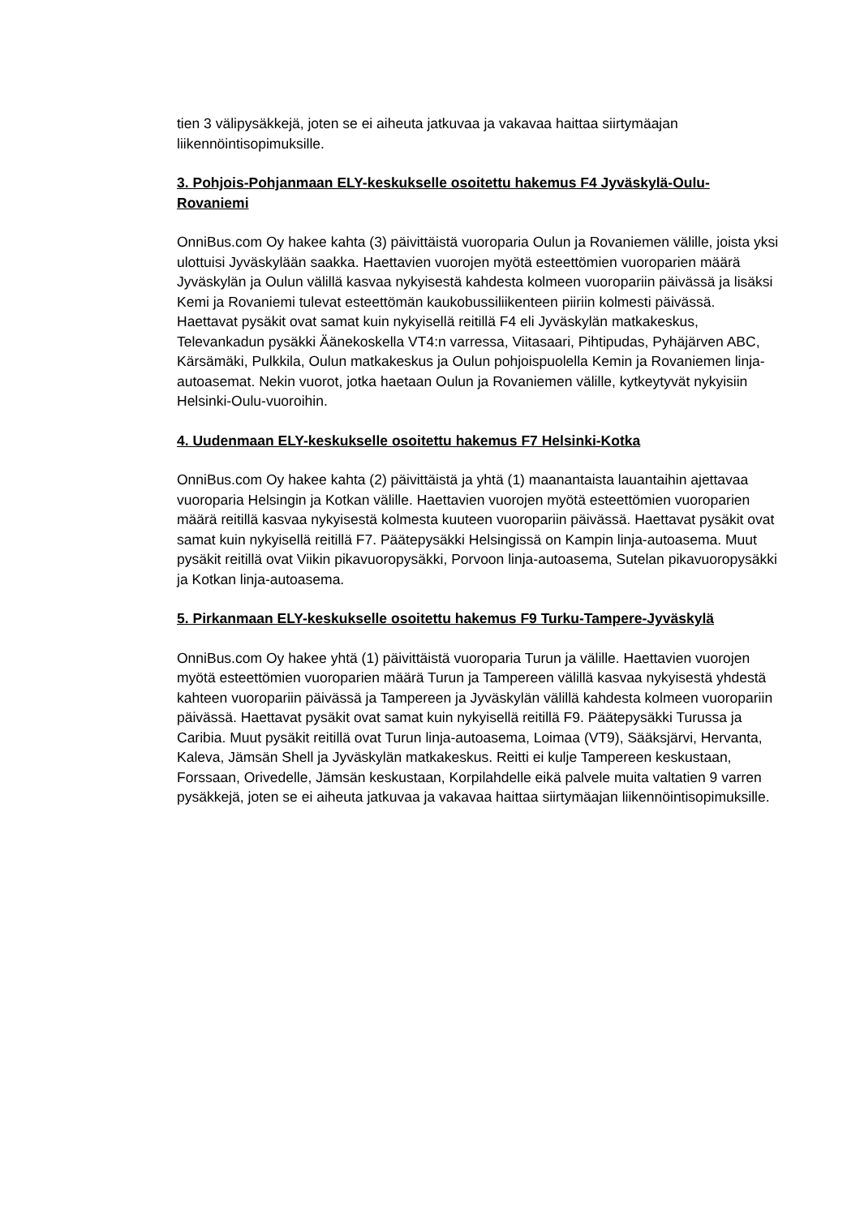tien 3 välipysäkkejä, joten se ei aiheuta jatkuvaa ja vakavaa haittaa siirtymäajan liikennöintisopimuksille.
3. Pohjois-Pohjanmaan ELY-keskukselle osoitettu hakemus F4 Jyväskylä-Oulu-Rovaniemi
OnniBus.com Oy hakee kahta (3) päivittäistä vuoroparia Oulun ja Rovaniemen välille, joista yksi ulottuisi Jyväskylään saakka. Haettavien vuorojen myötä esteettömien vuoroparien määrä Jyväskylän ja Oulun välillä kasvaa nykyisestä kahdesta kolmeen vuoropariin päivässä ja lisäksi Kemi ja Rovaniemi tulevat esteettömän kaukobussiliikenteen piiriin kolmesti päivässä. Haettavat pysäkit ovat samat kuin nykyisellä reitillä F4 eli Jyväskylän matkakeskus, Televankadun pysäkki Äänekoskella VT4:n varressa, Viitasaari, Pihtipudas, Pyhäjärven ABC, Kärsämäki, Pulkkila, Oulun matkakeskus ja Oulun pohjoispuolella Kemin ja Rovaniemen linja-autoasemat. Nekin vuorot, jotka haetaan Oulun ja Rovaniemen välille, kytkeytyvät nykyisiin Helsinki-Oulu-vuoroihin.
4. Uudenmaan ELY-keskukselle osoitettu hakemus F7 Helsinki-Kotka
OnniBus.com Oy hakee kahta (2) päivittäistä ja yhtä (1) maanantaista lauantaihin ajettavaa vuoroparia Helsingin ja Kotkan välille. Haettavien vuorojen myötä esteettömien vuoroparien määrä reitillä kasvaa nykyisestä kolmesta kuuteen vuoropariin päivässä. Haettavat pysäkit ovat samat kuin nykyisellä reitillä F7. Päätepysäkki Helsingissä on Kampin linja-autoasema. Muut pysäkit reitillä ovat Viikin pikavuoropysäkki, Porvoon linja-autoasema, Sutelan pikavuoropysäkki ja Kotkan linja-autoasema.
5. Pirkanmaan ELY-keskukselle osoitettu hakemus F9 Turku-Tampere-Jyväskylä
OnniBus.com Oy hakee yhtä (1) päivittäistä vuoroparia Turun ja välille. Haettavien vuorojen myötä esteettömien vuoroparien määrä Turun ja Tampereen välillä kasvaa nykyisestä yhdestä kahteen vuoropariin päivässä ja Tampereen ja Jyväskylän välillä kahdesta kolmeen vuoropariin päivässä. Haettavat pysäkit ovat samat kuin nykyisellä reitillä F9. Päätepysäkki Turussa ja Caribia. Muut pysäkit reitillä ovat Turun linja-autoasema, Loimaa (VT9), Sääksjärvi, Hervanta, Kaleva, Jämsän Shell ja Jyväskylän matkakeskus. Reitti ei kulje Tampereen keskustaan, Forssaan, Orivedelle, Jämsän keskustaan, Korpilahdelle eikä palvele muita valtatien 9 varren pysäkkejä, joten se ei aiheuta jatkuvaa ja vakavaa haittaa siirtymäajan liikennöintisopimuksille.